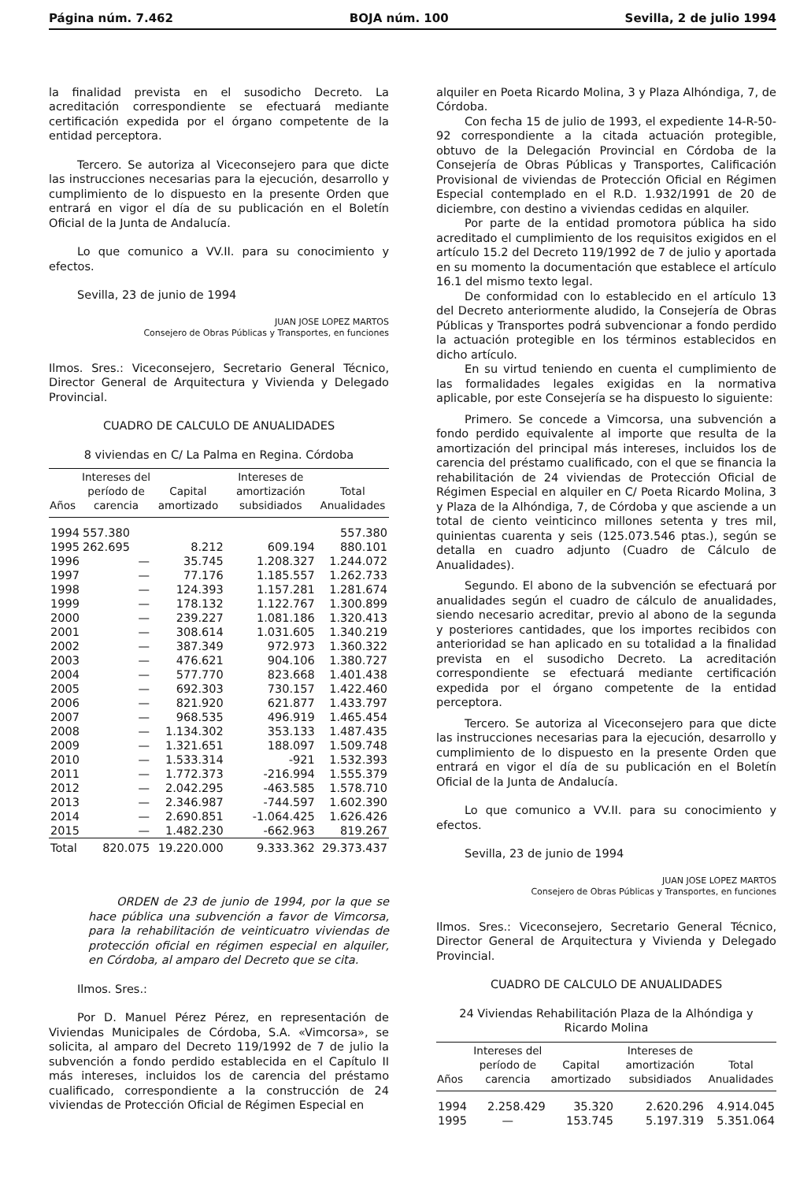Página núm. 7.462 BOJA núm. 100 Sevilla, 2 de julio 1994
la finalidad prevista en el susodicho Decreto. La acreditación correspondiente se efectuará mediante certificación expedida por el órgano competente de la entidad perceptora.
Tercero. Se autoriza al Viceconsejero para que dicte las instrucciones necesarias para la ejecución, desarrollo y cumplimiento de lo dispuesto en la presente Orden que entrará en vigor el día de su publicación en el Boletín Oficial de la Junta de Andalucía.
Lo que comunico a VV.II. para su conocimiento y efectos.
Sevilla, 23 de junio de 1994
JUAN JOSE LOPEZ MARTOS
Consejero de Obras Públicas y Transportes, en funciones
Ilmos. Sres.: Viceconsejero, Secretario General Técnico, Director General de Arquitectura y Vivienda y Delegado Provincial.
CUADRO DE CALCULO DE ANUALIDADES
8 viviendas en C/ La Palma en Regina. Córdoba
| Años | Intereses del período de carencia | Capital amortizado | Intereses de amortización subsidiados | Total Anualidades |
| --- | --- | --- | --- | --- |
| 1994 | 557.380 | | | 557.380 |
| 1995 | 262.695 | 8.212 | 609.194 | 880.101 |
| 1996 | — | 35.745 | 1.208.327 | 1.244.072 |
| 1997 | — | 77.176 | 1.185.557 | 1.262.733 |
| 1998 | — | 124.393 | 1.157.281 | 1.281.674 |
| 1999 | — | 178.132 | 1.122.767 | 1.300.899 |
| 2000 | — | 239.227 | 1.081.186 | 1.320.413 |
| 2001 | — | 308.614 | 1.031.605 | 1.340.219 |
| 2002 | — | 387.349 | 972.973 | 1.360.322 |
| 2003 | — | 476.621 | 904.106 | 1.380.727 |
| 2004 | — | 577.770 | 823.668 | 1.401.438 |
| 2005 | — | 692.303 | 730.157 | 1.422.460 |
| 2006 | — | 821.920 | 621.877 | 1.433.797 |
| 2007 | — | 968.535 | 496.919 | 1.465.454 |
| 2008 | — | 1.134.302 | 353.133 | 1.487.435 |
| 2009 | — | 1.321.651 | 188.097 | 1.509.748 |
| 2010 | — | 1.533.314 | -921 | 1.532.393 |
| 2011 | — | 1.772.373 | -216.994 | 1.555.379 |
| 2012 | — | 2.042.295 | -463.585 | 1.578.710 |
| 2013 | — | 2.346.987 | -744.597 | 1.602.390 |
| 2014 | — | 2.690.851 | -1.064.425 | 1.626.426 |
| 2015 | — | 1.482.230 | -662.963 | 819.267 |
| Total | 820.075 | 19.220.000 | 9.333.362 | 29.373.437 |
ORDEN de 23 de junio de 1994, por la que se hace pública una subvención a favor de Vimcorsa, para la rehabilitación de veinticuatro viviendas de protección oficial en régimen especial en alquiler, en Córdoba, al amparo del Decreto que se cita.
Ilmos. Sres.:
Por D. Manuel Pérez Pérez, en representación de Viviendas Municipales de Córdoba, S.A. «Vimcorsa», se solicita, al amparo del Decreto 119/1992 de 7 de julio la subvención a fondo perdido establecida en el Capítulo II más intereses, incluidos los de carencia del préstamo cualificado, correspondiente a la construcción de 24 viviendas de Protección Oficial de Régimen Especial en
alquiler en Poeta Ricardo Molina, 3 y Plaza Alhóndiga, 7, de Córdoba.
Con fecha 15 de julio de 1993, el expediente 14-R-50-92 correspondiente a la citada actuación protegible, obtuvo de la Delegación Provincial en Córdoba de la Consejería de Obras Públicas y Transportes, Calificación Provisional de viviendas de Protección Oficial en Régimen Especial contemplado en el R.D. 1.932/1991 de 20 de diciembre, con destino a viviendas cedidas en alquiler.
Por parte de la entidad promotora pública ha sido acreditado el cumplimiento de los requisitos exigidos en el artículo 15.2 del Decreto 119/1992 de 7 de julio y aportada en su momento la documentación que establece el artículo 16.1 del mismo texto legal.
De conformidad con lo establecido en el artículo 13 del Decreto anteriormente aludido, la Consejería de Obras Públicas y Transportes podrá subvencionar a fondo perdido la actuación protegible en los términos establecidos en dicho artículo.
En su virtud teniendo en cuenta el cumplimiento de las formalidades legales exigidas en la normativa aplicable, por este Consejería se ha dispuesto lo siguiente:
Primero. Se concede a Vimcorsa, una subvención a fondo perdido equivalente al importe que resulta de la amortización del principal más intereses, incluidos los de carencia del préstamo cualificado, con el que se financia la rehabilitación de 24 viviendas de Protección Oficial de Régimen Especial en alquiler en C/ Poeta Ricardo Molina, 3 y Plaza de la Alhóndiga, 7, de Córdoba y que asciende a un total de ciento veinticinco millones setenta y tres mil, quinientas cuarenta y seis (125.073.546 ptas.), según se detalla en cuadro adjunto (Cuadro de Cálculo de Anualidades).
Segundo. El abono de la subvención se efectuará por anualidades según el cuadro de cálculo de anualidades, siendo necesario acreditar, previo al abono de la segunda y posteriores cantidades, que los importes recibidos con anterioridad se han aplicado en su totalidad a la finalidad prevista en el susodicho Decreto. La acreditación correspondiente se efectuará mediante certificación expedida por el órgano competente de la entidad perceptora.
Tercero. Se autoriza al Viceconsejero para que dicte las instrucciones necesarias para la ejecución, desarrollo y cumplimiento de lo dispuesto en la presente Orden que entrará en vigor el día de su publicación en el Boletín Oficial de la Junta de Andalucía.
Lo que comunico a VV.II. para su conocimiento y efectos.
Sevilla, 23 de junio de 1994
JUAN JOSE LOPEZ MARTOS
Consejero de Obras Públicas y Transportes, en funciones
Ilmos. Sres.: Viceconsejero, Secretario General Técnico, Director General de Arquitectura y Vivienda y Delegado Provincial.
CUADRO DE CALCULO DE ANUALIDADES
24 Viviendas Rehabilitación Plaza de la Alhóndiga y Ricardo Molina
| Años | Intereses del período de carencia | Capital amortizado | Intereses de amortización subsidiados | Total Anualidades |
| --- | --- | --- | --- | --- |
| 1994 | 2.258.429 | 35.320 | 2.620.296 | 4.914.045 |
| 1995 | — | 153.745 | 5.197.319 | 5.351.064 |